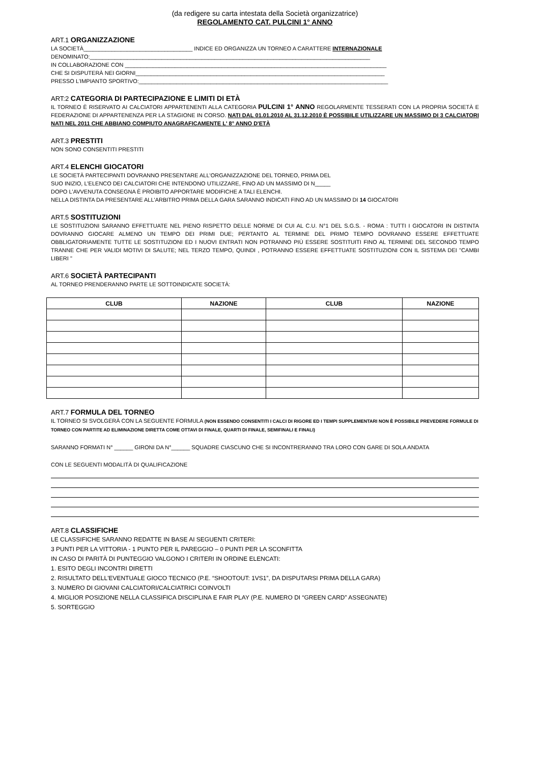(da redigere su carta intestata della Società organizzatrice)
REGOLAMENTO CAT. PULCINI 1° ANNO
ART.1 ORGANIZZAZIONE
LA SOCIETÀ___________________________________ INDICE ED ORGANIZZA UN TORNEO A CARATTERE INTERNAZIONALE
DENOMINATO:__________________________________________________________________________________________
IN COLLABORAZIONE CON ____________________________________________________________________________________
CHE SI DISPUTERÀ NEI GIORNI________________________________________________________________________________
PRESSO L'IMPIANTO SPORTIVO:________________________________________________________________________________
ART:2 CATEGORIA DI PARTECIPAZIONE E LIMITI DI ETÀ
IL TORNEO È RISERVATO AI CALCIATORI APPARTENENTI ALLA CATEGORIA PULCINI 1° ANNO REGOLARMENTE TESSERATI CON LA PROPRIA SOCIETÀ E FEDERAZIONE DI APPARTENENZA PER LA STAGIONE IN CORSO. NATI DAL 01.01.2010 AL 31.12.2010 È POSSIBILE UTILIZZARE UN MASSIMO DI 3 CALCIATORI NATI NEL 2011 CHE ABBIANO COMPIUTO ANAGRAFICAMENTE L' 8° ANNO D'ETÀ
ART.3 PRESTITI
NON SONO CONSENTITI PRESTITI
ART.4 ELENCHI GIOCATORI
LE SOCIETÀ PARTECIPANTI DOVRANNO PRESENTARE ALL'ORGANIZZAZIONE DEL TORNEO, PRIMA DEL
SUO INIZIO, L'ELENCO DEI CALCIATORI CHE INTENDONO UTILIZZARE, FINO AD UN MASSIMO DI N_____
DOPO L'AVVENUTA CONSEGNA È PROIBITO APPORTARE MODIFICHE A TALI ELENCHI.
NELLA DISTINTA DA PRESENTARE ALL'ARBITRO PRIMA DELLA GARA SARANNO INDICATI FINO AD UN MASSIMO DI 14 GIOCATORI
ART.5 SOSTITUZIONI
LE SOSTITUZIONI SARANNO EFFETTUATE NEL PIENO RISPETTO DELLE NORME DI CUI AL C.U. N°1 DEL S.G.S. - ROMA : TUTTI I GIOCATORI IN DISTINTA DOVRANNO GIOCARE ALMENO UN TEMPO DEI PRIMI DUE; PERTANTO AL TERMINE DEL PRIMO TEMPO DOVRANNO ESSERE EFFETTUATE OBBLIGATORIAMENTE TUTTE LE SOSTITUZIONI ED I NUOVI ENTRATI NON POTRANNO PIÙ ESSERE SOSTITUITI FINO AL TERMINE DEL SECONDO TEMPO TRANNE CHE PER VALIDI MOTIVI DI SALUTE; NEL TERZO TEMPO, QUINDI , POTRANNO ESSERE EFFETTUATE SOSTITUZIONI CON IL SISTEMA DEI "CAMBI LIBERI "
ART.6 SOCIETÀ PARTECIPANTI
AL TORNEO PRENDERANNO PARTE LE SOTTOINDICATE SOCIETÀ:
| CLUB | NAZIONE | CLUB | NAZIONE |
| --- | --- | --- | --- |
ART.7 FORMULA DEL TORNEO
IL TORNEO SI SVOLGERÀ CON LA SEGUENTE FORMULA (NON ESSENDO CONSENTITI I CALCI DI RIGORE ED I TEMPI SUPPLEMENTARI NON È POSSIBILE PREVEDERE FORMULE DI TORNEO CON PARTITE AD ELIMINAZIONE DIRETTA COME OTTAVI DI FINALE, QUARTI DI FINALE, SEMIFINALI E FINALI)
SARANNO FORMATI N° ______ GIRONI DA N°______ SQUADRE CIASCUNO CHE SI INCONTRERANNO TRA LORO CON GARE DI SOLA ANDATA
CON LE SEGUENTI MODALITÀ DI QUALIFICAZIONE
ART.8 CLASSIFICHE
LE CLASSIFICHE SARANNO REDATTE IN BASE AI SEGUENTI CRITERI:
3 PUNTI PER LA VITTORIA - 1 PUNTO PER IL PAREGGIO – 0 PUNTI PER LA SCONFITTA
IN CASO DI PARITÀ DI PUNTEGGIO VALGONO I CRITERI IN ORDINE ELENCATI:
1. ESITO DEGLI INCONTRI DIRETTI
2. RISULTATO DELL'EVENTUALE GIOCO TECNICO (P.E. “SHOOTOUT: 1VS1”, DA DISPUTARSI PRIMA DELLA GARA)
3. NUMERO DI GIOVANI CALCIATORI/CALCIATRICI COINVOLTI
4. MIGLIOR POSIZIONE NELLA CLASSIFICA DISCIPLINA E FAIR PLAY (P.E. NUMERO DI “GREEN CARD” ASSEGNATE)
5. SORTEGGIO